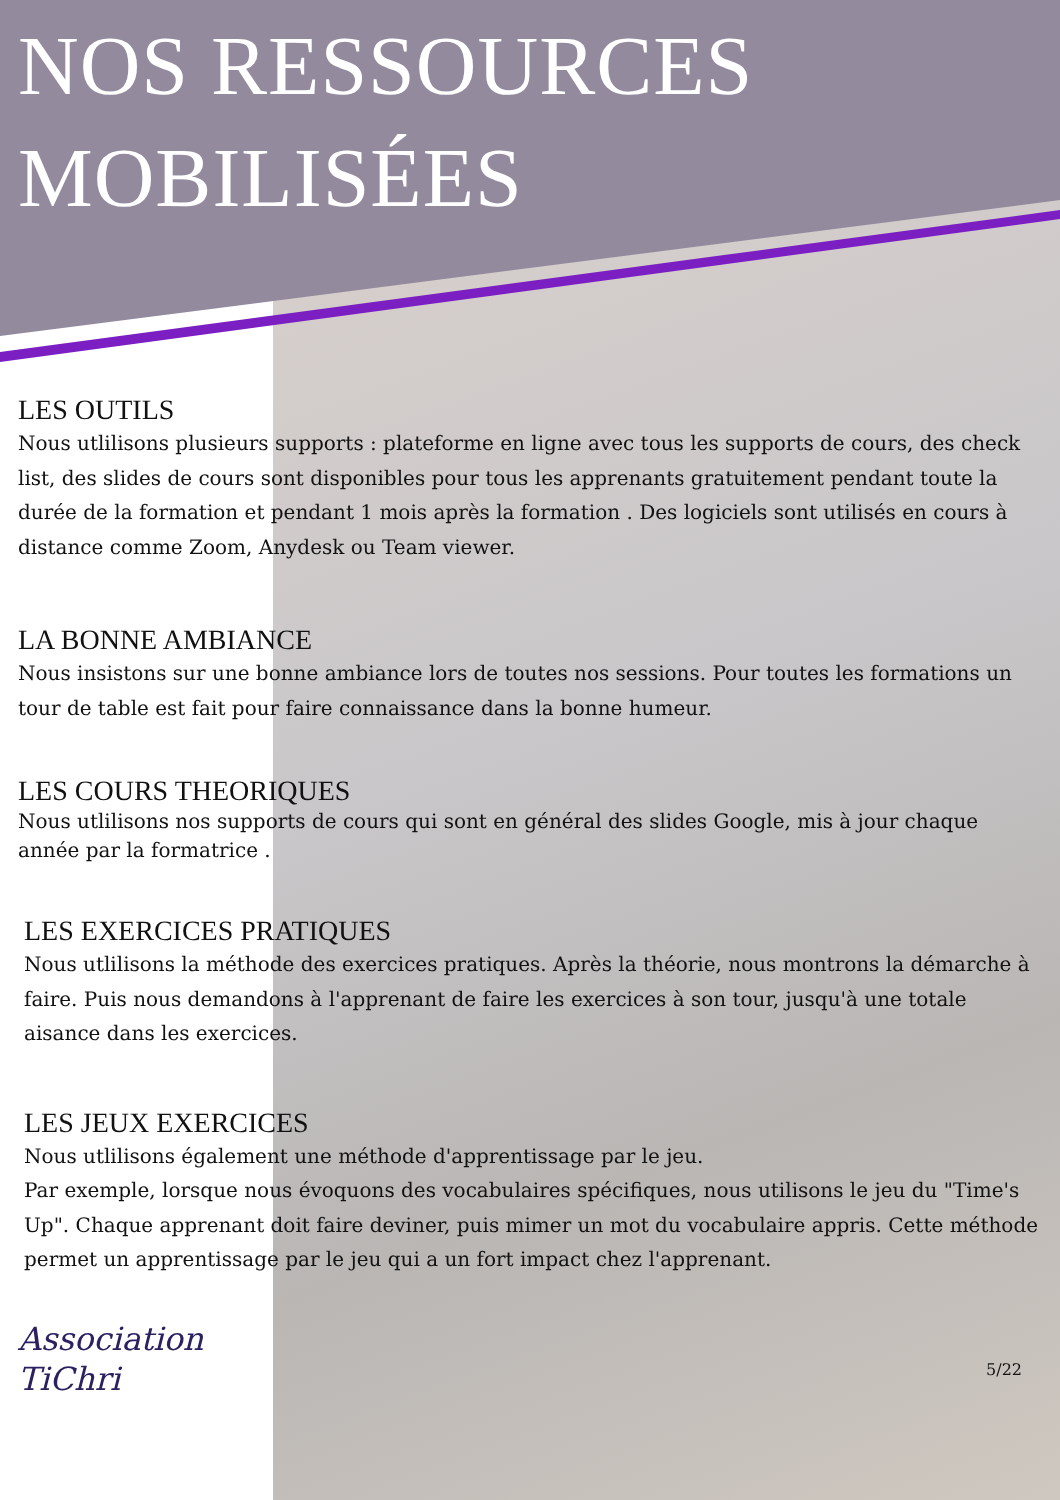NOS RESSOURCES MOBILISÉES
LES OUTILS
Nous utlilisons plusieurs supports : plateforme en ligne avec tous les supports de cours, des check list, des slides de cours sont disponibles pour tous les apprenants gratuitement pendant toute la durée de la formation et pendant 1 mois après la formation . Des logiciels sont utilisés en cours à distance comme Zoom, Anydesk ou Team viewer.
LA BONNE AMBIANCE
Nous insistons sur une bonne ambiance lors de toutes nos sessions. Pour toutes les formations un tour de table est fait pour faire connaissance dans la bonne humeur.
LES COURS THEORIQUES
Nous utlilisons nos supports de cours qui sont en général des slides Google, mis à jour chaque année par la formatrice .
LES EXERCICES PRATIQUES
Nous utlilisons la méthode des exercices pratiques. Après la théorie, nous montrons la démarche à faire. Puis nous demandons à l'apprenant de faire les exercices à son tour, jusqu'à une totale aisance dans les exercices.
LES JEUX EXERCICES
Nous utlilisons également une méthode d'apprentissage par le jeu.
Par exemple, lorsque nous évoquons des vocabulaires spécifiques, nous utilisons le jeu du "Time's Up". Chaque apprenant doit faire deviner, puis mimer un mot du vocabulaire appris. Cette méthode permet un apprentissage par le jeu qui a un fort impact chez l'apprenant.
Association
TiChri
5/22